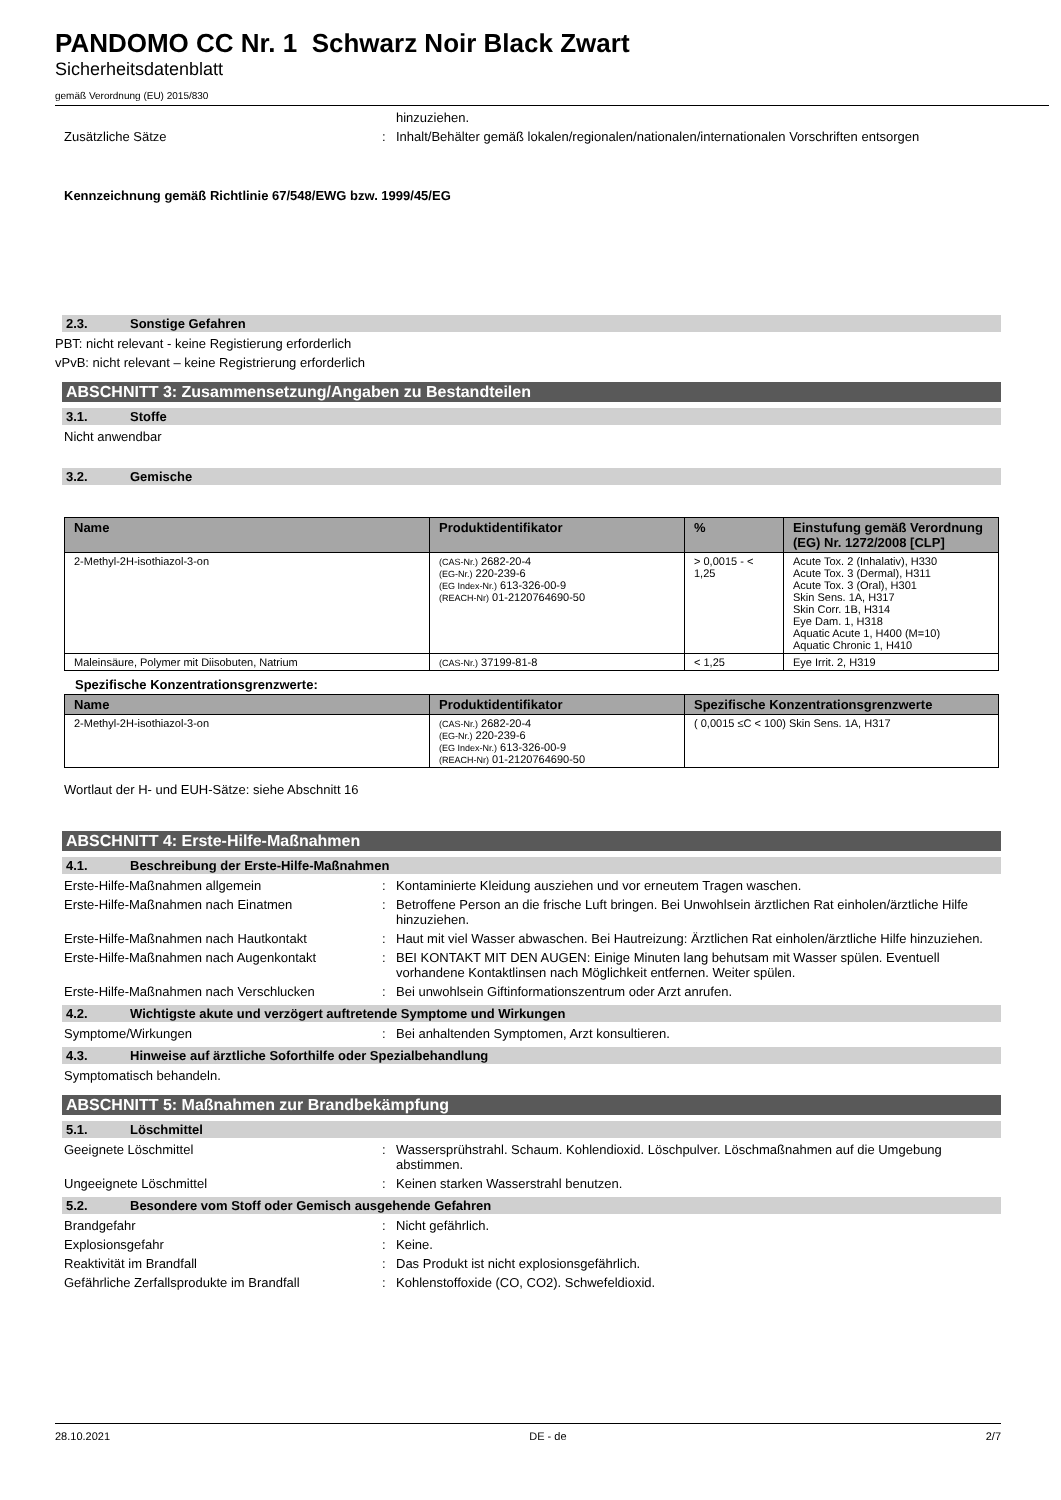PANDOMO CC Nr. 1 Schwarz Noir Black Zwart
Sicherheitsdatenblatt
gemäß Verordnung (EU) 2015/830
hinzuziehen.
Zusätzliche Sätze : Inhalt/Behälter gemäß lokalen/regionalen/nationalen/internationalen Vorschriften entsorgen
Kennzeichnung gemäß Richtlinie 67/548/EWG bzw. 1999/45/EG
2.3. Sonstige Gefahren
PBT: nicht relevant - keine Registierung erforderlich
vPvB: nicht relevant – keine Registrierung erforderlich
ABSCHNITT 3: Zusammensetzung/Angaben zu Bestandteilen
3.1. Stoffe
Nicht anwendbar
3.2. Gemische
| Name | Produktidentifikator | % | Einstufung gemäß Verordnung (EG) Nr. 1272/2008 [CLP] |
| --- | --- | --- | --- |
| 2-Methyl-2H-isothiazol-3-on | (CAS-Nr.) 2682-20-4 (EG-Nr.) 220-239-6 (EG Index-Nr.) 613-326-00-9 (REACH-Nr) 01-2120764690-50 | > 0,0015 - < 1,25 | Acute Tox. 2 (Inhalativ), H330 Acute Tox. 3 (Dermal), H311 Acute Tox. 3 (Oral), H301 Skin Sens. 1A, H317 Skin Corr. 1B, H314 Eye Dam. 1, H318 Aquatic Acute 1, H400 (M=10) Aquatic Chronic 1, H410 |
| Maleinsäure, Polymer mit Diisobuten, Natrium | (CAS-Nr.) 37199-81-8 | < 1,25 | Eye Irrit. 2, H319 |
Spezifische Konzentrationsgrenzwerte:
| Name | Produktidentifikator | Spezifische Konzentrationsgrenzwerte |
| --- | --- | --- |
| 2-Methyl-2H-isothiazol-3-on | (CAS-Nr.) 2682-20-4 (EG-Nr.) 220-239-6 (EG Index-Nr.) 613-326-00-9 (REACH-Nr) 01-2120764690-50 | ( 0,0015 ≤C < 100) Skin Sens. 1A, H317 |
Wortlaut der H- und EUH-Sätze: siehe Abschnitt 16
ABSCHNITT 4: Erste-Hilfe-Maßnahmen
4.1. Beschreibung der Erste-Hilfe-Maßnahmen
Erste-Hilfe-Maßnahmen allgemein : Kontaminierte Kleidung ausziehen und vor erneutem Tragen waschen.
Erste-Hilfe-Maßnahmen nach Einatmen : Betroffene Person an die frische Luft bringen. Bei Unwohlsein ärztlichen Rat einholen/ärztliche Hilfe hinzuziehen.
Erste-Hilfe-Maßnahmen nach Hautkontakt : Haut mit viel Wasser abwaschen. Bei Hautreizung: Ärztlichen Rat einholen/ärztliche Hilfe hinzuziehen.
Erste-Hilfe-Maßnahmen nach Augenkontakt : BEI KONTAKT MIT DEN AUGEN: Einige Minuten lang behutsam mit Wasser spülen. Eventuell vorhandene Kontaktlinsen nach Möglichkeit entfernen. Weiter spülen.
Erste-Hilfe-Maßnahmen nach Verschlucken : Bei unwohlsein Giftinformationszentrum oder Arzt anrufen.
4.2. Wichtigste akute und verzögert auftretende Symptome und Wirkungen
Symptome/Wirkungen : Bei anhaltenden Symptomen, Arzt konsultieren.
4.3. Hinweise auf ärztliche Soforthilfe oder Spezialbehandlung
Symptomatisch behandeln.
ABSCHNITT 5: Maßnahmen zur Brandbekämpfung
5.1. Löschmittel
Geeignete Löschmittel : Wassersprühstrahl. Schaum. Kohlendioxid. Löschpulver. Löschmaßnahmen auf die Umgebung abstimmen.
Ungeeignete Löschmittel : Keinen starken Wasserstrahl benutzen.
5.2. Besondere vom Stoff oder Gemisch ausgehende Gefahren
Brandgefahr : Nicht gefährlich.
Explosionsgefahr : Keine.
Reaktivität im Brandfall : Das Produkt ist nicht explosionsgefährlich.
Gefährliche Zerfallsprodukte im Brandfall
: Kohlenstoffoxide (CO, CO2). Schwefeldioxid.
28.10.2021 DE - de 2/7